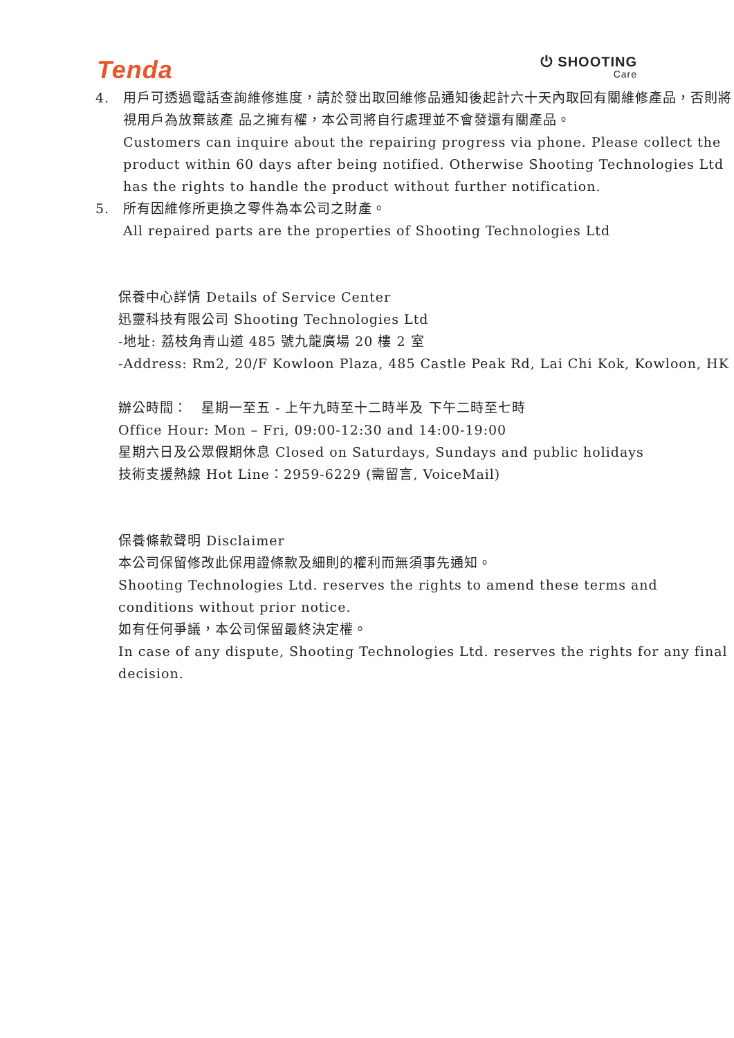Tenda
⏻ SHOOTING
Care
4. 用戶可透過電話查詢維修進度，請於發出取回維修品通知後起計六十天內取回有關維修產品，否則將視用戶為放棄該產 品之擁有權，本公司將自行處理並不會發還有關產品。
Customers can inquire about the repairing progress via phone. Please collect the product within 60 days after being notified. Otherwise Shooting Technologies Ltd has the rights to handle the product without further notification.
5. 所有因維修所更換之零件為本公司之財產。
All repaired parts are the properties of Shooting Technologies Ltd
保養中心詳情 Details of Service Center
迅靈科技有限公司 Shooting Technologies Ltd
-地址: 荔枝角青山道 485 號九龍廣場 20 樓 2 室
-Address: Rm2, 20/F Kowloon Plaza, 485 Castle Peak Rd, Lai Chi Kok, Kowloon, HK
辦公時間：　星期一至五 - 上午九時至十二時半及 下午二時至七時
Office Hour: Mon – Fri, 09:00-12:30 and 14:00-19:00
星期六日及公眾假期休息 Closed on Saturdays, Sundays and public holidays
技術支援熱線 Hot Line：2959-6229 (需留言, VoiceMail)
保養條款聲明 Disclaimer
本公司保留修改此保用證條款及細則的權利而無須事先通知。
Shooting Technologies Ltd. reserves the rights to amend these terms and conditions without prior notice.
如有任何爭議，本公司保留最終決定權。
In case of any dispute, Shooting Technologies Ltd. reserves the rights for any final decision.